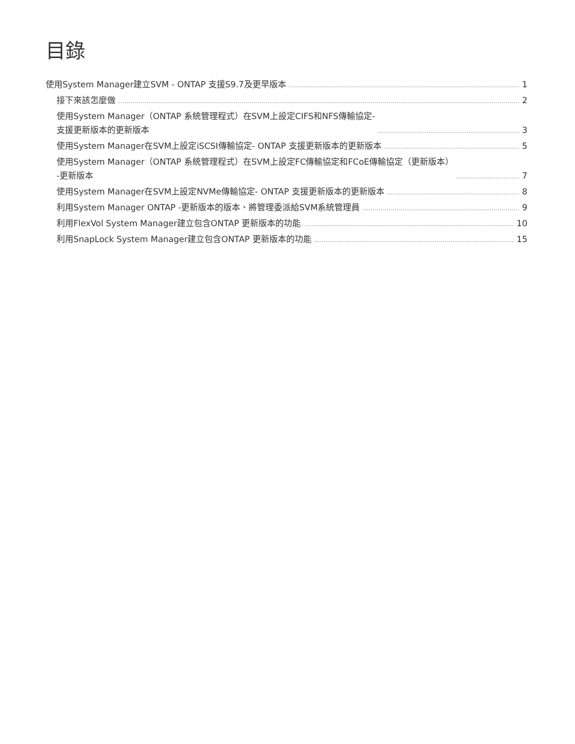目錄
使用System Manager建立SVM - ONTAP 支援S9.7及更早版本 1
接下來該怎麼做 2
使用System Manager（ONTAP 系統管理程式）在SVM上設定CIFS和NFS傳輸協定-
支援更新版本的更新版本 3
使用System Manager在SVM上設定iSCSI傳輸協定- ONTAP 支援更新版本的更新版本 5
使用System Manager（ONTAP 系統管理程式）在SVM上設定FC傳輸協定和FCoE傳輸協定（更新版本）
-更新版本 7
使用System Manager在SVM上設定NVMe傳輸協定- ONTAP 支援更新版本的更新版本 8
利用System Manager ONTAP -更新版本的版本、將管理委派給SVM系統管理員 9
利用FlexVol System Manager建立包含ONTAP 更新版本的功能 10
利用SnapLock System Manager建立包含ONTAP 更新版本的功能 15